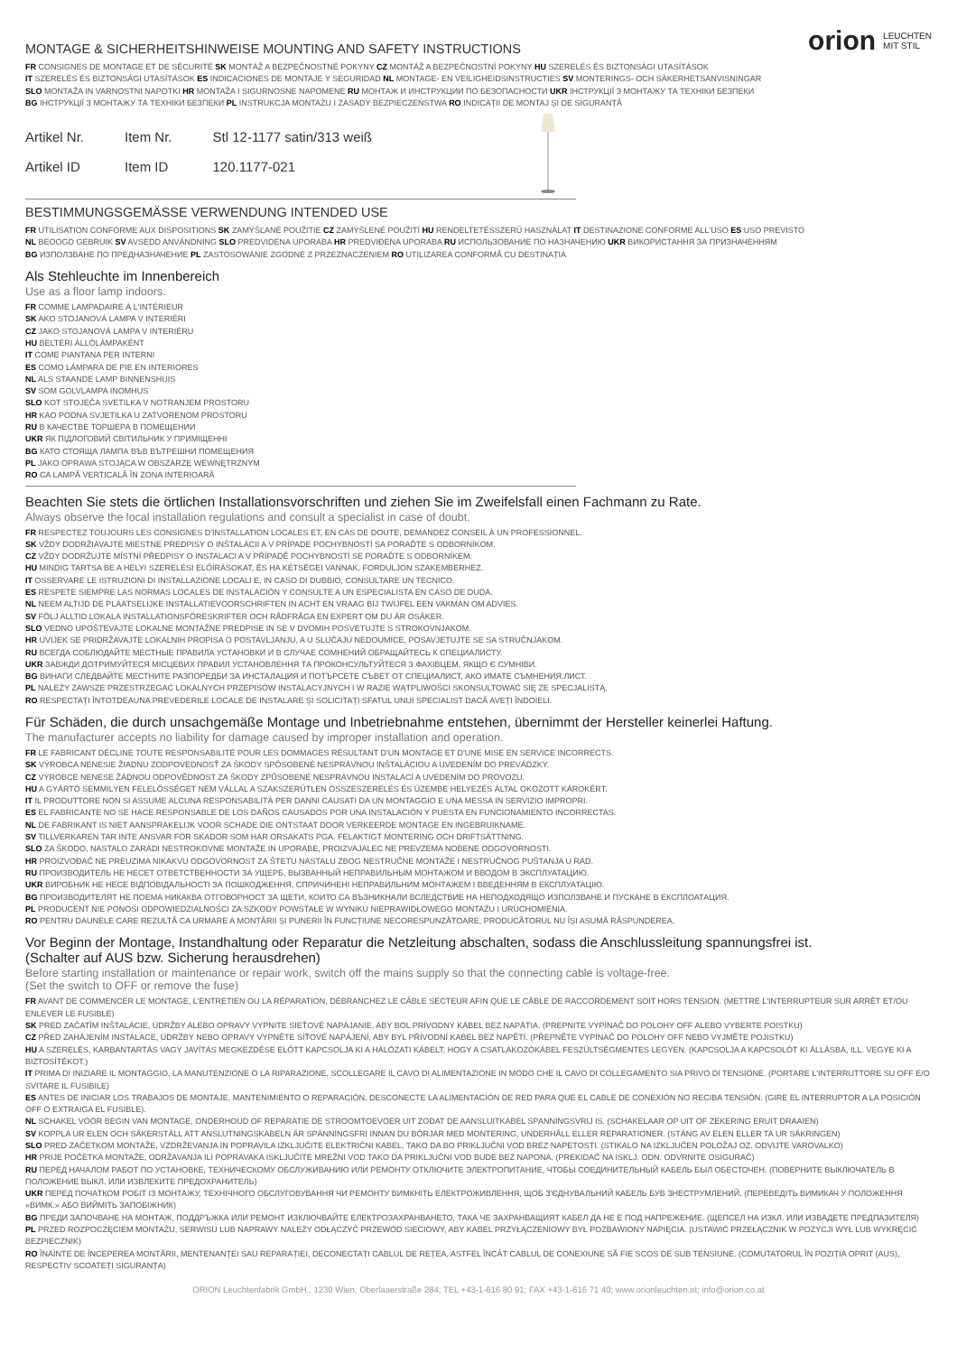orion LEUCHTEN
MIT STIL
MONTAGE & SICHERHEITSHINWEISE MOUNTING AND SAFETY INSTRUCTIONS
FR CONSIGNES DE MONTAGE ET DE SÉCURITÉ SK MONTÁŽ A BEZPEČNOSTNÉ POKYNY CZ MONTÁŽ A BEZPEČNOSTNÍ POKYNY HU SZERELÉS ÉS BIZTONSÁGI UTASÍTÁSOK
IT SZERELÉS ÉS BIZTONSÁGI UTASÍTÁSOK ES INDICACIONES DE MONTAJE Y SEGURIDAD NL MONTAGE- EN VEILIGHEIDSINSTRUCTIES SV MONTERINGS- OCH SÄKERHETSANVISNINGAR
SLO MONTAŽA IN VARNOSTNI NAPOTKI HR MONTAŽA I SIGURNOSNE NAPOMENE RU МОНТАЖ И ИНСТРУКЦИИ ПО БЕЗОПАСНОСТИ UKR ІНСТРУКЦІЇ З МОНТАЖУ ТА ТЕХНІКИ БЕЗПЕКИ
BG ІНСТРУКЦІЇ З МОНТАЖУ ТА ТЕХНІКИ БЕЗПЕКИ PL INSTRUKCJA MONTAŻU I ZASADY BEZPIECZEŃSTWA RO INDICAȚII DE MONTAJ ȘI DE SIGURANȚĂ
| Artikel Nr. | Item Nr. | Stl 12-1177 satin/313 weiß |
| Artikel ID | Item ID | 120.1177-021 |
BESTIMMUNGSGEMÄSSE VERWENDUNG INTENDED USE
FR UTILISATION CONFORME AUX DISPOSITIONS SK ZAMÝŠĽANÉ POUŽITIE CZ ZAMÝŠLENÉ POUŽITÍ HU RENDELTETÉSSZERŰ HASZNÁLAT IT DESTINAZIONE CONFORME ALL'USO ES USO PREVISTO
NL BEOOGD GEBRUIK SV AVSEDD ANVÄNDNING SLO PREDVIDENA UPORABA HR PREDVIĐENA UPORABA RU ИСПОЛЬЗОВАНИЕ ПО НАЗНАЧЕНИЮ UKR ВИКОРИСТАННЯ ЗА ПРИЗНАЧЕННЯМ
BG ИЗПОЛЗВАНЕ ПО ПРЕДНАЗНАЧЕНИЕ PL ZASTOSOWANIE ZGODNE Z PRZEZNACZENIEM RO UTILIZAREA CONFORMĂ CU DESTINAȚIA
Als Stehleuchte im Innenbereich
Use as a floor lamp indoors.
FR COMME LAMPADAIRE À L'INTÉRIEUR
SK AKO STOJANOVÁ LAMPA V INTERIÉRI
CZ JAKO STOJANOVÁ LAMPA V INTERIÉRU
HU BELTÉRI ÁLLÓLÁMPAKÉNT
IT COME PIANTANA PER INTERNI
ES COMO LÁMPARA DE PIE EN INTERIORES
NL ALS STAANDE LAMP BINNENSHUIS
SV SOM GOLVLAMPA INOMHUS
SLO KOT STOJEČA SVETILKA V NOTRANJEM PROSTORU
HR KAO PODNA SVJETILKA U ZATVORENOM PROSTORU
RU В КАЧЕСТВЕ ТОРШЕРА В ПОМЕЩЕНИИ
UKR ЯК ПІДЛОГОВИЙ СВІТИЛЬНИК У ПРИМІЩЕННІ
BG КАТО СТОЯЩА ЛАМПА ВЪВ ВЪТРЕШНИ ПОМЕЩЕНИЯ
PL JAKO OPRAWA STOJĄCA W OBSZARZE WEWNĘTRZNYM
RO CA LAMPĂ VERTICALĂ ÎN ZONA INTERIOARĂ
Beachten Sie stets die örtlichen Installationsvorschriften und ziehen Sie im Zweifelsfall einen Fachmann zu Rate.
Always observe the local installation regulations and consult a specialist in case of doubt.
FR RESPECTEZ TOUJOURS LES CONSIGNES D'INSTALLATION LOCALES ET, EN CAS DE DOUTE, DEMANDEZ CONSEIL À UN PROFESSIONNEL.
SK VŽDY DODRŽIAVAJTE MIESTNE PREDPISY O INŠTALÁCII A V PRÍPADE POCHYBNOSTÍ SA PORAĎTE S ODBORNÍKOM.
CZ VŽDY DODRŽUJTE MÍSTNÍ PŘEDPISY O INSTALACI A V PŘÍPADĚ POCHYBNOSTÍ SE PORAĎTE S ODBORNÍKEM.
HU MINDIG TARTSA BE A HELYI SZERELÉSI ELŐÍRÁSOKAT, ÉS HA KÉTSÉGEI VANNAK, FORDULJON SZAKEMBERHEZ.
IT OSSERVARE LE ISTRUZIONI DI INSTALLAZIONE LOCALI E, IN CASO DI DUBBIO, CONSULTARE UN TECNICO.
ES RESPETE SIEMPRE LAS NORMAS LOCALES DE INSTALACIÓN Y CONSULTE A UN ESPECIALISTA EN CASO DE DUDA.
NL NEEM ALTIJD DE PLAATSELIJKE INSTALLATIEVOORSCHRIFTEN IN ACHT EN VRAAG BIJ TWIJFEL EEN VAKMAN OM ADVIES.
SV FÖLJ ALLTID LOKALA INSTALLATIONSFÖRESKRIFTER OCH RÅDFRÅGA EN EXPERT OM DU ÄR OSÄKER.
SLO VEDNO UPOŠTEVAJTE LOKALNE MONTAŽNE PREDPISE IN SE V DVOMIH POSVETUJTE S STROKOVNJAKOM.
HR UVIJEK SE PRIDRŽAVAJTE LOKALNIH PROPISA O POSTAVLJANJU, A U SLUČAJU NEDOUMICE, POSAVJETUJTE SE SA STRUČNJAKOM.
RU ВСЕГДА СОБЛЮДАЙТЕ МЕСТНЫЕ ПРАВИЛА УСТАНОВКИ И В СЛУЧАЕ СОМНЕНИЙ ОБРАЩАЙТЕСЬ К СПЕЦИАЛИСТУ.
UKR ЗАВЖДИ ДОТРИМУЙТЕСЯ МІСЦЕВИХ ПРАВИЛ УСТАНОВЛЕННЯ ТА ПРОКОНСУЛЬТУЙТЕСЯ З ФАХІВЦЕМ, ЯКЩО Є СУМНІВИ.
BG ВИНАГИ СЛЕДВАЙТЕ МЕСТНИТЕ РАЗПОРЕДБИ ЗА ИНСТАЛАЦИЯ И ПОТЪРСЕТЕ СЪВЕТ ОТ СПЕЦИАЛИСТ, АКО ИМАТЕ СЪМНЕНИЯ.ЛИСТ.
PL NALEŻY ZAWSZE PRZESTRZEGAĆ LOKALNYCH PRZEPISÓW INSTALACYJNYCH I W RAZIE WĄTPLIWOŚCI SKONSULTOWAĆ SIĘ ZE SPECJALISTĄ.
RO RESPECTAȚI ÎNTOTDEAUNA PREVEDERILE LOCALE DE INSTALARE ȘI SOLICITAȚI SFATUL UNUI SPECIALIST DACĂ AVEȚI ÎNDOIELI.
Für Schäden, die durch unsachgemäße Montage und Inbetriebnahme entstehen, übernimmt der Hersteller keinerlei Haftung.
The manufacturer accepts no liability for damage caused by improper installation and operation.
FR LE FABRICANT DÉCLINE TOUTE RESPONSABILITÉ POUR LES DOMMAGES RÉSULTANT D'UN MONTAGE ET D'UNE MISE EN SERVICE INCORRECTS.
SK VÝROBCA NENESIE ŽIADNU ZODPOVEDNOSŤ ZA ŠKODY SPÔSOBENÉ NESPRÁVNOU INŠTALÁCIOU A UVEDENÍM DO PREVÁDZKY.
CZ VÝROBCE NENESE ŽÁDNOU ODPOVĚDNOST ZA ŠKODY ZPŮSOBENÉ NESPRÁVNOU INSTALACÍ A UVEDENÍM DO PROVOZU.
HU A GYÁRTÓ SEMMILYEN FELELŐSSÉGET NEM VÁLLAL A SZAKSZERŰTLEN ÖSSZESZERELÉS ÉS ÜZEMBE HELYEZÉS ÁLTAL OKOZOTT KÁROKÉRT.
IT IL PRODUTTORE NON SI ASSUME ALCUNA RESPONSABILITÀ PER DANNI CAUSATI DA UN MONTAGGIO E UNA MESSA IN SERVIZIO IMPROPRI.
ES EL FABRICANTE NO SE HACE RESPONSABLE DE LOS DAÑOS CAUSADOS POR UNA INSTALACIÓN Y PUESTA EN FUNCIONAMIENTO INCORRECTAS.
NL DE FABRIKANT IS NIET AANSPRAKELIJK VOOR SCHADE DIE ONTSTAAT DOOR VERKEERDE MONTAGE EN INGEBRUIKNAME.
SV TILLVERKAREN TAR INTE ANSVAR FÖR SKADOR SOM HAR ORSAKATS PGA. FELAKTIGT MONTERING OCH DRIFTSÄTTNING.
SLO ZA ŠKODO, NASTALO ZARADI NESTROKOVNE MONTAŽE IN UPORABE, PROIZVAJALEC NE PREVZEMA NOBENE ODGOVORNOSTI.
HR PROIZVOĐAČ NE PREUZIMA NIKAKVU ODGOVORNOST ZA ŠTETU NASTALU ZBOG NESTRUČNE MONTAŽE I NESTRUČNOG PUŠTANJA U RAD.
RU ПРОИЗВОДИТЕЛЬ НЕ НЕСЕТ ОТВЕТСТВЕННОСТИ ЗА УЩЕРБ, ВЫЗВАННЫЙ НЕПРАВИЛЬНЫМ МОНТАЖОМ И ВВОДОМ В ЭКСПЛУАТАЦИЮ.
UKR ВИРОБНИК НЕ НЕСЕ ВІДПОВІДАЛЬНОСТІ ЗА ПОШКОДЖЕННЯ, СПРИЧИНЕНІ НЕПРАВИЛЬНИМ МОНТАЖЕМ І ВВЕДЕННЯМ В ЕКСПЛУАТАЦІЮ.
BG ПРОИЗВОДИТЕЛЯТ НЕ ПОЕМА НИКАКВА ОТГОВОРНОСТ ЗА ЩЕТИ, КОИТО СА ВЪЗНИКНАЛИ ВСЛЕДСТВИЕ НА НЕПОДХОДЯЩО ИЗПОЛЗВАНЕ И ПУСКАНЕ В ЕКСПЛОАТАЦИЯ.
PL PRODUCENT NIE PONOSI ODPOWIEDZIALNOŚCI ZA SZKODY POWSTAŁE W WYNIKU NIEPRAWIDŁOWEGO MONTAŻU I URUCHOMIENIA.
RO PENTRU DAUNELE CARE REZULTĂ CA URMARE A MONTĂRII ȘI PUNERII ÎN FUNCȚIUNE NECORESPUNZĂTOARE, PRODUCĂTORUL NU ÎȘI ASUMĂ RĂSPUNDEREA.
Vor Beginn der Montage, Instandhaltung oder Reparatur die Netzleitung abschalten, sodass die Anschlussleitung spannungsfrei ist.
(Schalter auf AUS bzw. Sicherung herausdrehen)
Before starting installation or maintenance or repair work, switch off the mains supply so that the connecting cable is voltage-free.
(Set the switch to OFF or remove the fuse)
FR AVANT DE COMMENCER LE MONTAGE, L'ENTRETIEN OU LA RÉPARATION, DÉBRANCHEZ LE CÂBLE SECTEUR AFIN QUE LE CÂBLE DE RACCORDEMENT SOIT HORS TENSION. (METTRE L'INTERRUPTEUR SUR ARRÊT ET/OU ENLEVER LE FUSIBLE)
SK PRED ZAČATÍM INŠTALÁCIE, ÚDRŽBY ALEBO OPRAVY VYPNITE SIEŤOVÉ NAPÁJANIE, ABY BOL PRÍVODNÝ KÁBEL BEZ NAPÄTIA. (PREPNITE VYPÍNAČ DO POLOHY OFF ALEBO VYBERTE POISTKU)
CZ PŘED ZAHÁJENÍM INSTALACE, ÚDRŽBY NEBO OPRAVY VYPNĚTE SÍŤOVÉ NAPÁJENÍ, ABY BYL PŘÍVODNÍ KABEL BEZ NAPĚTÍ. (PŘEPNĚTE VYPÍNAČ DO POLOHY OFF NEBO VYJMĚTE POJISTKU)
HU A SZERELÉS, KARBANTARTÁS VAGY JAVÍTÁS MEGKEZDÉSE ELŐTT KAPCSOLJA KI A HÁLÓZATI KÁBELT, HOGY A CSATLAKOZÓKÁBEL FESZÜLTSÉGMENTES LEGYEN. (KAPCSOLJA A KAPCSOLÓT KI ÁLLÁSBA, ILL. VEGYE KI A BIZTOSÍTÉKOT.)
IT PRIMA DI INIZIARE IL MONTAGGIO, LA MANUTENZIONE O LA RIPARAZIONE, SCOLLEGARE IL CAVO DI ALIMENTAZIONE IN MODO CHE IL CAVO DI COLLEGAMENTO SIA PRIVO DI TENSIONE. (PORTARE L'INTERRUTTORE SU OFF E/O SVITARE IL FUSIBILE)
ES ANTES DE INICIAR LOS TRABAJOS DE MONTAJE, MANTENIMIENTO O REPARACIÓN, DESCONECTE LA ALIMENTACIÓN DE RED PARA QUE EL CABLE DE CONEXIÓN NO RECIBA TENSIÓN. (GIRE EL INTERRUPTOR A LA POSICIÓN OFF O EXTRAIGA EL FUSIBLE).
NL SCHAKEL VÓÓR BEGIN VAN MONTAGE, ONDERHOUD OF REPARATIE DE STROOMTOEVOER UIT ZODAT DE AANSLUITKABEL SPANNINGSVRIJ IS. (SCHAKELAAR OP UIT OF ZEKERING ERUIT DRAAIEN)
SV KOPPLA UR ELEN OCH SÄKERSTÄLL ATT ANSLUTNINGSKABELN ÄR SPÄNNINGSFRI INNAN DU BÖRJAR MED MONTERING, UNDERHÅLL ELLER REPARATIONER. (STÄNG AV ELEN ELLER TA UR SÄKRINGEN)
SLO PRED ZAČETKOM MONTAŽE, VZDRŽEVANJA IN POPRAVILA IZKLJUČITE ELEKTRIČNI KABEL, TAKO DA BO PRIKLJUČNI VOD BREZ NAPETOSTI. (STIKALO NA IZKLJUČEN POLOŽAJ OZ. ODVIJTE VAROVALKO)
HR PRIJE POČETKA MONTAŽE, ODRŽAVANJA ILI POPRAVAKA ISKLJUČITE MREŽNI VOD TAKO DA PRIKLJUČNI VOD BUDE BEZ NAPONA. (PREKIDAČ NA ISKLJ. ODN. ODVRNITE OSIGURAČ)
RU ПЕРЕД НАЧАЛОМ РАБОТ ПО УСТАНОВКЕ, ТЕХНИЧЕСКОМУ ОБСЛУЖИВАНИЮ ИЛИ РЕМОНТУ ОТКЛЮЧИТЕ ЭЛЕКТРОПИТАНИЕ, ЧТОБЫ СОЕДИНИТЕЛЬНЫЙ КАБЕЛЬ БЫЛ ОБЕСТОЧЕН. (ПОВЕРНИТЕ ВЫКЛЮЧАТЕЛЬ В ПОЛОЖЕНИЕ ВЫКЛ. ИЛИ ИЗВЛЕКИТЕ ПРЕДОХРАНИТЕЛЬ)
UKR ПЕРЕД ПОЧАТКОМ РОБІТ ІЗ МОНТАЖУ, ТЕХНІЧНОГО ОБСЛУГОВУВАННЯ ЧИ РЕМОНТУ ВИМКНІТЬ ЕЛЕКТРОЖИВЛЕННЯ, ЩОБ З'ЄДНУВАЛЬНИЙ КАБЕЛЬ БУВ ЗНЕСТРУМЛЕНИЙ. (ПЕРЕВЕДІТЬ ВИМИКАЧ У ПОЛОЖЕННЯ «ВИМК.» АБО ВИЙМІТЬ ЗАПОБІЖНИК)
BG ПРЕДИ ЗАПОЧВАНЕ НА МОНТАЖ, ПОДДРЪЖКА ИЛИ РЕМОНТ ИЗКЛЮЧВАЙТЕ ЕЛЕКТРОЗАХРАНВАНЕТО, ТАКА ЧЕ ЗАХРАНВАЩИЯТ КАБЕЛ ДА НЕ Е ПОД НАПРЕЖЕНИЕ. (ЩЕПСЕЛ НА ИЗКЛ. ИЛИ ИЗВАДЕТЕ ПРЕДПАЗИТЕЛЯ)
PL PRZED ROZPOCZĘCIEM MONTAŻU, SERWISU LUB NAPRAWY NALEŻY ODŁĄCZYĆ PRZEWÓD SIECIOWY, ABY KABEL PRZYŁĄCZENIOWY BYŁ POZBAWIONY NAPIĘCIA. (USTAWIĆ PRZEŁĄCZNIK W POZYCJI WYŁ LUB WYKRĘCIĆ BEZPIECZNIK)
RO ÎNAINTE DE ÎNCEPEREA MONTĂRII, MENTENANȚEI SAU REPARAȚIEI, DECONECTAȚI CABLUL DE REȚEA, ASTFEL ÎNCÂT CABLUL DE CONEXIUNE SĂ FIE SCOS DE SUB TENSIUNE. (COMUTATORUL ÎN POZIȚIA OPRIT (AUS), RESPECTIV SCOATEȚI SIGURANȚA)
ORION Leuchtenfabrik GmbH., 1230 Wien, Oberlaaerstraße 284; TEL +43-1-616 80 91; FAX +43-1-616 71 40; www.orionleuchten.at; info@orion.co.at